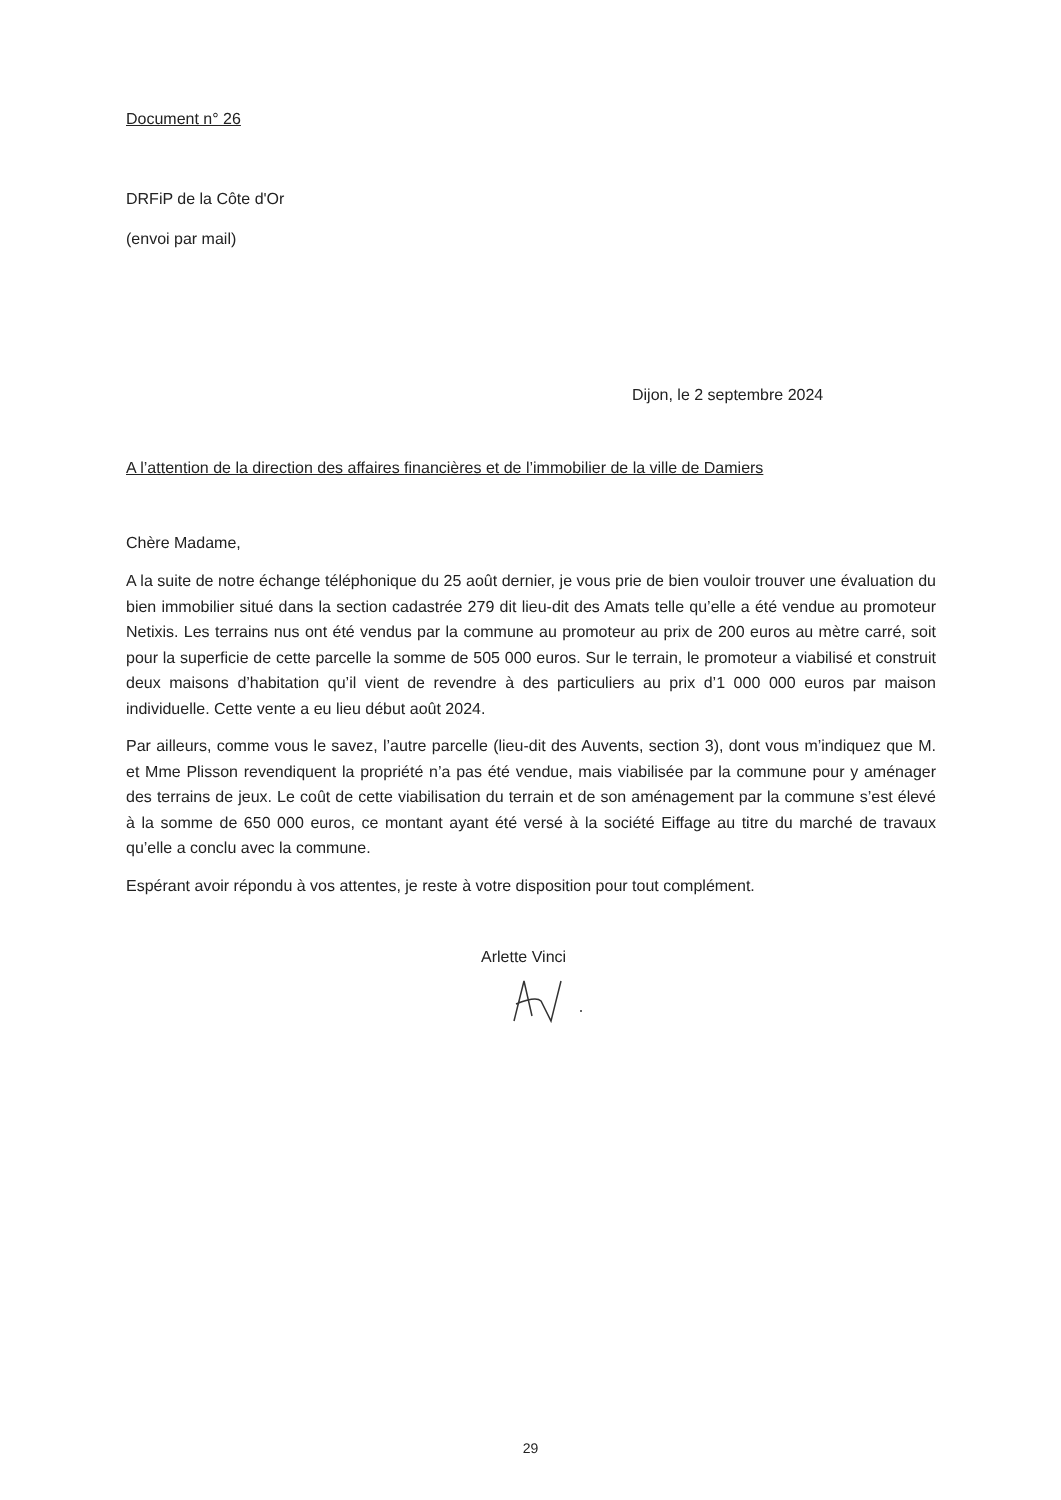Document n° 26
DRFiP de la Côte d'Or
(envoi par mail)
Dijon, le 2 septembre 2024
A l’attention de la direction des affaires financières et de l’immobilier de la ville de Damiers
Chère Madame,
A la suite de notre échange téléphonique du 25 août dernier, je vous prie de bien vouloir trouver une évaluation du bien immobilier situé dans la section cadastrée 279 dit lieu-dit des Amats telle qu’elle a été vendue au promoteur Netixis. Les terrains nus ont été vendus par la commune au promoteur au prix de 200 euros au mètre carré, soit pour la superficie de cette parcelle la somme de 505 000 euros. Sur le terrain, le promoteur a viabilisé et construit deux maisons d’habitation qu’il vient de revendre à des particuliers au prix d’1 000 000 euros par maison individuelle. Cette vente a eu lieu début août 2024.
Par ailleurs, comme vous le savez, l’autre parcelle (lieu-dit des Auvents, section 3), dont vous m’indiquez que M. et Mme Plisson revendiquent la propriété n’a pas été vendue, mais viabilisée par la commune pour y aménager des terrains de jeux. Le coût de cette viabilisation du terrain et de son aménagement par la commune s’est élevé à la somme de 650 000 euros, ce montant ayant été versé à la société Eiffage au titre du marché de travaux qu’elle a conclu avec la commune.
Espérant avoir répondu à vos attentes, je reste à votre disposition pour tout complément.
Arlette Vinci
29